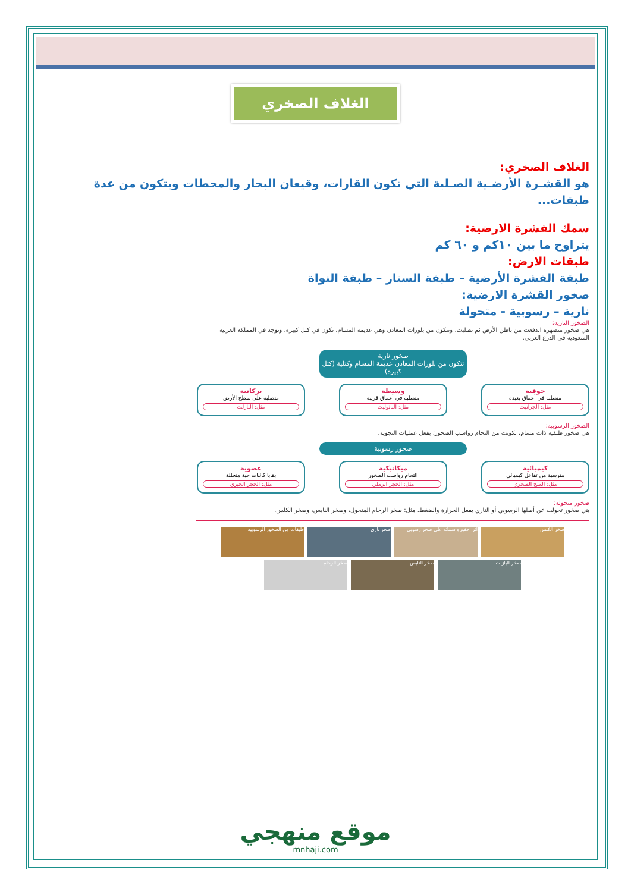الغلاف الصخري
الغلاف الصخري:
هو القشـرة الأرضـية الصـلبة التي تكون القارات، وقيعان البحار والمحطات ويتكون من عدة طبقات...
سمك القشرة الارضية:
يتراوح ما بين ١٠كم و ٦٠ كم
طبقات الارض:
طبقة القشرة الأرضية – طبقة الستار – طبقة النواة
صخور القشرة الارضية:
نارية – رسوبية - متحولة
الصخور النارية:
هي صخور منصهرة اندفعت من باطن الأرض ثم تصلبت. وتتكون من بلورات المعادن وهي عديمة المسام، تكون في كتل كبيرة، وتوجد في المملكة العربية السعودية في الدرع العربي.
صخور نارية
تتكون من بلورات المعادن عديمة المسام وكتلية (كتل كبيرة)
جوفية
متصلبة في أعماق بعيدة
مثل: الجرانيت
وسيطة
متصلبة في أعماق قريبة
مثل: الباثوليت
بركانية
متصلبة على سطح الأرض
مثل: البازلت
الصخور الرسوبية:
هي صخور طبقية ذات مسام، تكونت من التحام رواسب الصخور؛ بفعل عمليات التجوية.
صخور رسوبية
كيميائية
مترسبة من تفاعل كيميائي
مثل: الملح الصخري
ميكانيكية
التحام رواسب الصخور
مثل: الحجر الرملي
عضوية
بقايا كائنات حية متحللة
مثل: الحجر الجيري
صخور متحولة:
هي صخور تحولت عن أصلها الرسوبي أو الناري بفعل الحرارة والضغط. مثل: صخر الرخام المتحول، وصخر النايس، وصخر الكلس.
صخر الكلس
أثر أحفورة سمكة على صخر رسوبي
صخر ناري
طبقات من الصخور الرسوبية
صخر البازلت
صخر النايس
صخر الرخام
موقع منهجي
mnhaji.com